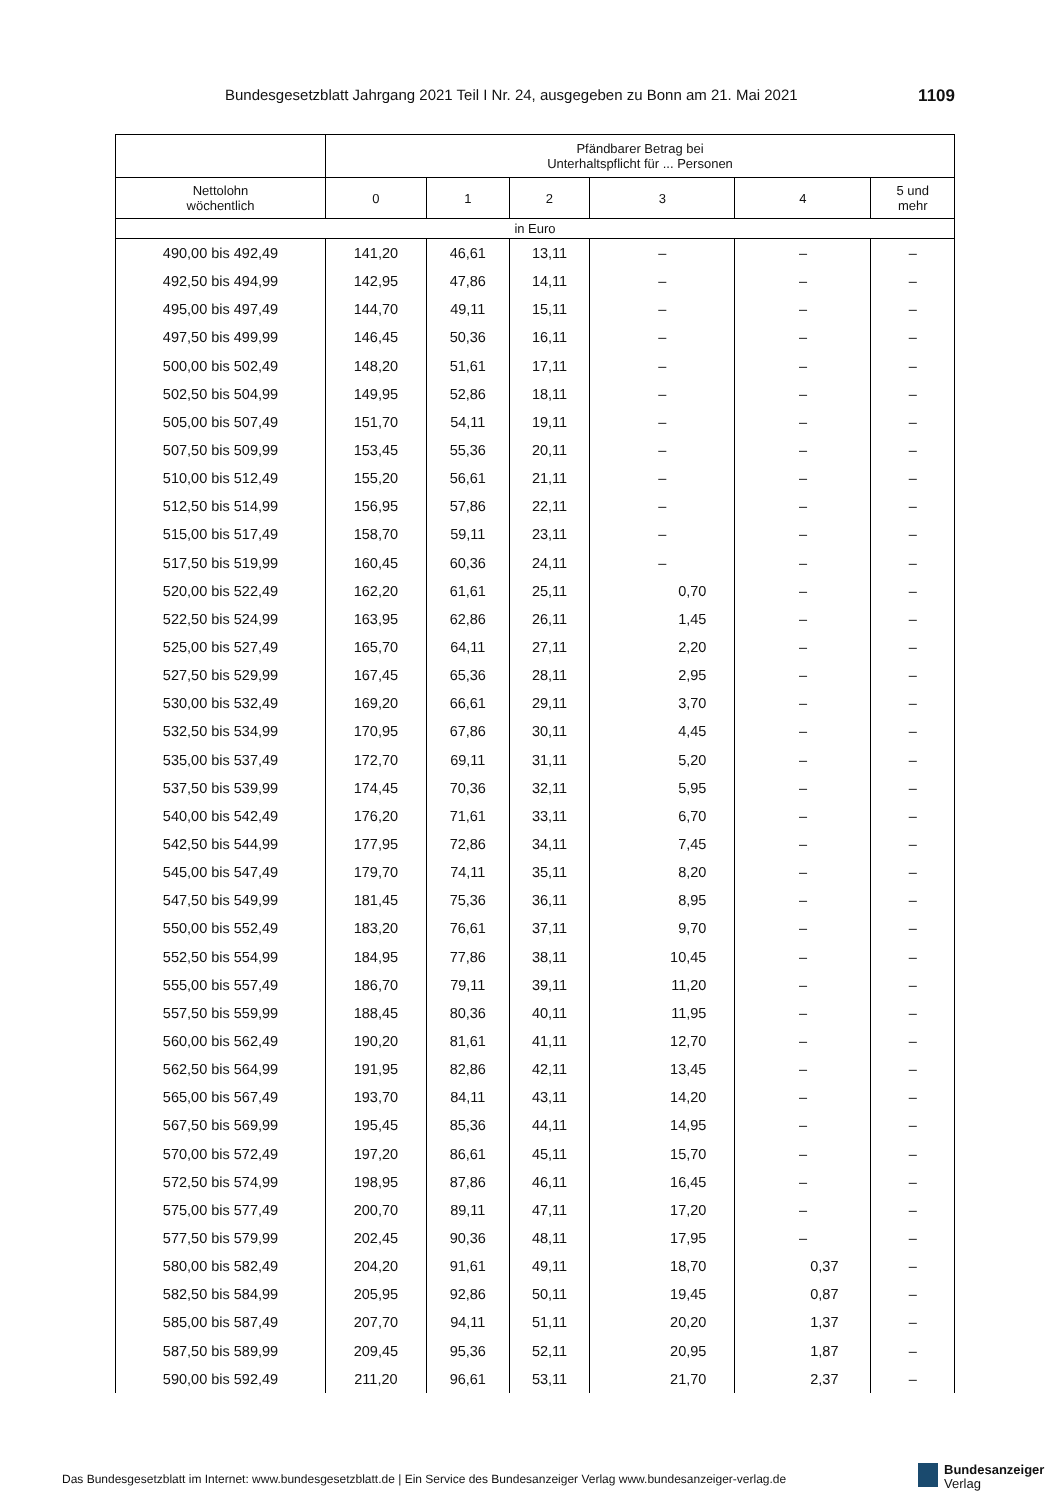Bundesgesetzblatt Jahrgang 2021 Teil I Nr. 24, ausgegeben zu Bonn am 21. Mai 2021 1109
| | Pfändbarer Betrag bei Unterhaltspflicht für ... Personen | | | | | |
| --- | --- | --- | --- | --- | --- | --- |
| Nettolohn wöchentlich | 0 | 1 | 2 | 3 | 4 | 5 und mehr |
| in Euro | | | | | | |
| 490,00 bis 492,49 | 141,20 | 46,61 | 13,11 | – | – | – |
| 492,50 bis 494,99 | 142,95 | 47,86 | 14,11 | – | – | – |
| 495,00 bis 497,49 | 144,70 | 49,11 | 15,11 | – | – | – |
| 497,50 bis 499,99 | 146,45 | 50,36 | 16,11 | – | – | – |
| 500,00 bis 502,49 | 148,20 | 51,61 | 17,11 | – | – | – |
| 502,50 bis 504,99 | 149,95 | 52,86 | 18,11 | – | – | – |
| 505,00 bis 507,49 | 151,70 | 54,11 | 19,11 | – | – | – |
| 507,50 bis 509,99 | 153,45 | 55,36 | 20,11 | – | – | – |
| 510,00 bis 512,49 | 155,20 | 56,61 | 21,11 | – | – | – |
| 512,50 bis 514,99 | 156,95 | 57,86 | 22,11 | – | – | – |
| 515,00 bis 517,49 | 158,70 | 59,11 | 23,11 | – | – | – |
| 517,50 bis 519,99 | 160,45 | 60,36 | 24,11 | – | – | – |
| 520,00 bis 522,49 | 162,20 | 61,61 | 25,11 | 0,70 | – | – |
| 522,50 bis 524,99 | 163,95 | 62,86 | 26,11 | 1,45 | – | – |
| 525,00 bis 527,49 | 165,70 | 64,11 | 27,11 | 2,20 | – | – |
| 527,50 bis 529,99 | 167,45 | 65,36 | 28,11 | 2,95 | – | – |
| 530,00 bis 532,49 | 169,20 | 66,61 | 29,11 | 3,70 | – | – |
| 532,50 bis 534,99 | 170,95 | 67,86 | 30,11 | 4,45 | – | – |
| 535,00 bis 537,49 | 172,70 | 69,11 | 31,11 | 5,20 | – | – |
| 537,50 bis 539,99 | 174,45 | 70,36 | 32,11 | 5,95 | – | – |
| 540,00 bis 542,49 | 176,20 | 71,61 | 33,11 | 6,70 | – | – |
| 542,50 bis 544,99 | 177,95 | 72,86 | 34,11 | 7,45 | – | – |
| 545,00 bis 547,49 | 179,70 | 74,11 | 35,11 | 8,20 | – | – |
| 547,50 bis 549,99 | 181,45 | 75,36 | 36,11 | 8,95 | – | – |
| 550,00 bis 552,49 | 183,20 | 76,61 | 37,11 | 9,70 | – | – |
| 552,50 bis 554,99 | 184,95 | 77,86 | 38,11 | 10,45 | – | – |
| 555,00 bis 557,49 | 186,70 | 79,11 | 39,11 | 11,20 | – | – |
| 557,50 bis 559,99 | 188,45 | 80,36 | 40,11 | 11,95 | – | – |
| 560,00 bis 562,49 | 190,20 | 81,61 | 41,11 | 12,70 | – | – |
| 562,50 bis 564,99 | 191,95 | 82,86 | 42,11 | 13,45 | – | – |
| 565,00 bis 567,49 | 193,70 | 84,11 | 43,11 | 14,20 | – | – |
| 567,50 bis 569,99 | 195,45 | 85,36 | 44,11 | 14,95 | – | – |
| 570,00 bis 572,49 | 197,20 | 86,61 | 45,11 | 15,70 | – | – |
| 572,50 bis 574,99 | 198,95 | 87,86 | 46,11 | 16,45 | – | – |
| 575,00 bis 577,49 | 200,70 | 89,11 | 47,11 | 17,20 | – | – |
| 577,50 bis 579,99 | 202,45 | 90,36 | 48,11 | 17,95 | – | – |
| 580,00 bis 582,49 | 204,20 | 91,61 | 49,11 | 18,70 | 0,37 | – |
| 582,50 bis 584,99 | 205,95 | 92,86 | 50,11 | 19,45 | 0,87 | – |
| 585,00 bis 587,49 | 207,70 | 94,11 | 51,11 | 20,20 | 1,37 | – |
| 587,50 bis 589,99 | 209,45 | 95,36 | 52,11 | 20,95 | 1,87 | – |
| 590,00 bis 592,49 | 211,20 | 96,61 | 53,11 | 21,70 | 2,37 | – |
Das Bundesgesetzblatt im Internet: www.bundesgesetzblatt.de | Ein Service des Bundesanzeiger Verlag www.bundesanzeiger-verlag.de
Bundesanzeiger
Verlag